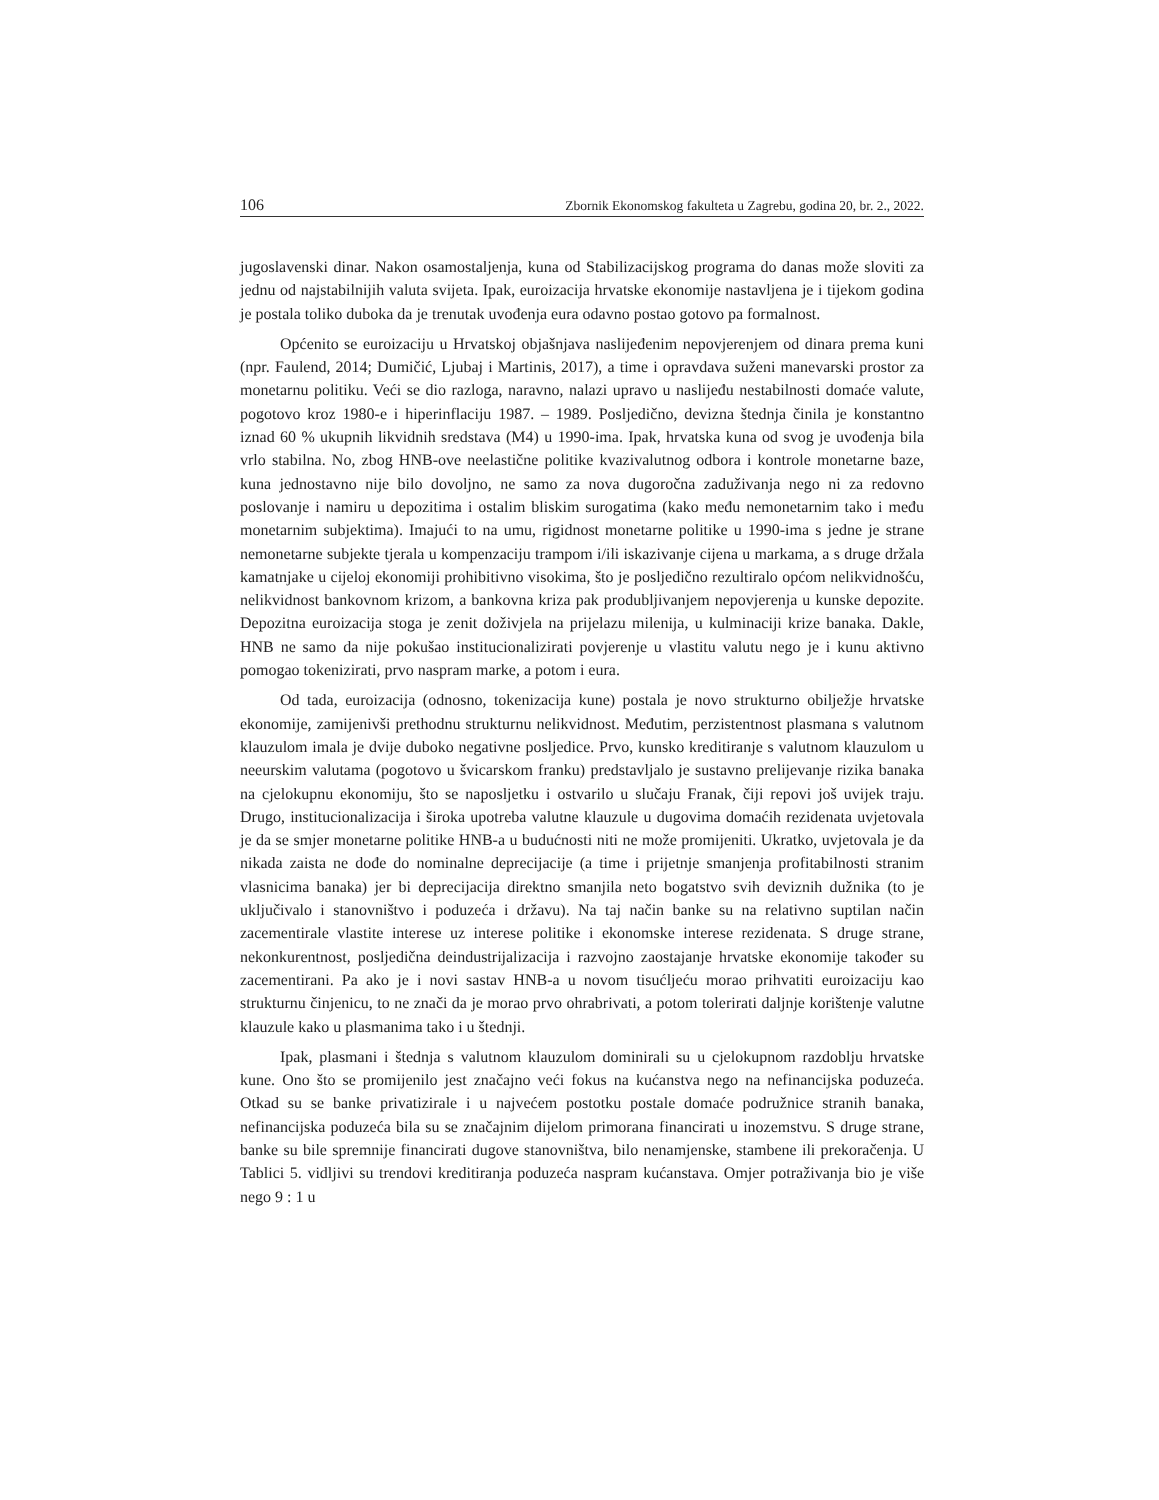106 Zbornik Ekonomskog fakulteta u Zagrebu, godina 20, br. 2., 2022.
jugoslavenski dinar. Nakon osamostaljenja, kuna od Stabilizacijskog programa do danas može sloviti za jednu od najstabilnijih valuta svijeta. Ipak, euroizacija hrvatske ekonomije nastavljena je i tijekom godina je postala toliko duboka da je trenutak uvođenja eura odavno postao gotovo pa formalnost.
Općenito se euroizaciju u Hrvatskoj objašnjava naslijeđenim nepovjerenjem od dinara prema kuni (npr. Faulend, 2014; Dumičić, Ljubaj i Martinis, 2017), a time i opravdava suženi manevarski prostor za monetarnu politiku. Veći se dio razloga, naravno, nalazi upravo u naslijeđu nestabilnosti domaće valute, pogotovo kroz 1980-e i hiperinflaciju 1987. – 1989. Posljedično, devizna štednja činila je konstantno iznad 60 % ukupnih likvidnih sredstava (M4) u 1990-ima. Ipak, hrvatska kuna od svog je uvođenja bila vrlo stabilna. No, zbog HNB-ove neelastične politike kvazivalutnog odbora i kontrole monetarne baze, kuna jednostavno nije bilo dovoljno, ne samo za nova dugoročna zaduživanja nego ni za redovno poslovanje i namiru u depozitima i ostalim bliskim surogatima (kako među nemonetarnim tako i među monetarnim subjektima). Imajući to na umu, rigidnost monetarne politike u 1990-ima s jedne je strane nemonetarne subjekte tjerala u kompenzaciju trampom i/ili iskazivanje cijena u markama, a s druge držala kamatnjake u cijeloj ekonomiji prohibitivno visokima, što je posljedično rezultiralo općom nelikvidnošću, nelikvidnost bankovnom krizom, a bankovna kriza pak produbljivanjem nepovjerenja u kunske depozite. Depozitna euroizacija stoga je zenit doživjela na prijelazu milenija, u kulminaciji krize banaka. Dakle, HNB ne samo da nije pokušao institucionalizirati povjerenje u vlastitu valutu nego je i kunu aktivno pomogao tokenizirati, prvo naspram marke, a potom i eura.
Od tada, euroizacija (odnosno, tokenizacija kune) postala je novo strukturno obilježje hrvatske ekonomije, zamijenivši prethodnu strukturnu nelikvidnost. Međutim, perzistentnost plasmana s valutnom klauzulom imala je dvije duboko negativne posljedice. Prvo, kunsko kreditiranje s valutnom klauzulom u neeurskim valutama (pogotovo u švicarskom franku) predstavljalo je sustavno prelijevanje rizika banaka na cjelokupnu ekonomiju, što se naposljetku i ostvarilo u slučaju Franak, čiji repovi još uvijek traju. Drugo, institucionalizacija i široka upotreba valutne klauzule u dugovima domaćih rezidenata uvjetovala je da se smjer monetarne politike HNB-a u budućnosti niti ne može promijeniti. Ukratko, uvjetovala je da nikada zaista ne dođe do nominalne deprecijacije (a time i prijetnje smanjenja profitabilnosti stranim vlasnicima banaka) jer bi deprecijacija direktno smanjila neto bogatstvo svih deviznih dužnika (to je uključivalo i stanovništvo i poduzeća i državu). Na taj način banke su na relativno suptilan način zacementirale vlastite interese uz interese politike i ekonomske interese rezidenata. S druge strane, nekonkurentnost, posljedična deindustrijalizacija i razvojno zaostajanje hrvatske ekonomije također su zacementirani. Pa ako je i novi sastav HNB-a u novom tisućljeću morao prihvatiti euroizaciju kao strukturnu činjenicu, to ne znači da je morao prvo ohrabrivati, a potom tolerirati daljnje korištenje valutne klauzule kako u plasmanima tako i u štednji.
Ipak, plasmani i štednja s valutnom klauzulom dominirali su u cjelokupnom razdoblju hrvatske kune. Ono što se promijenilo jest značajno veći fokus na kućanstva nego na nefinancijska poduzeća. Otkad su se banke privatizirale i u najvećem postotku postale domaće podružnice stranih banaka, nefinancijska poduzeća bila su se značajnim dijelom primorana financirati u inozemstvu. S druge strane, banke su bile spremnije financirati dugove stanovništva, bilo nenamjenske, stambene ili prekoračenja. U Tablici 5. vidljivi su trendovi kreditiranja poduzeća naspram kućanstava. Omjer potraživanja bio je više nego 9 : 1 u